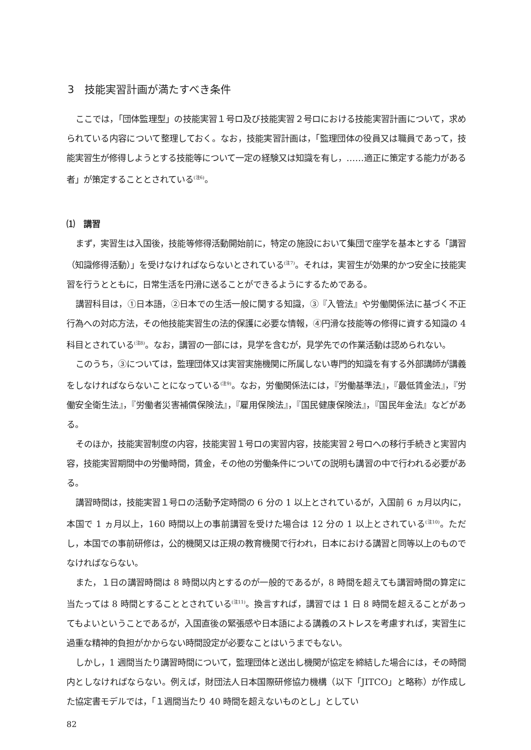3　技能実習計画が満たすべき条件
ここでは，「団体監理型」の技能実習１号ロ及び技能実習２号ロにおける技能実習計画について，求められている内容について整理しておく。なお，技能実習計画は，「監理団体の役員又は職員であって，技能実習生が修得しようとする技能等について一定の経験又は知識を有し，……適正に策定する能力がある者」が策定することとされている<sup>(注6)</sup>。
⑴　講習
まず，実習生は入国後，技能等修得活動開始前に，特定の施設において集団で座学を基本とする「講習（知識修得活動）」を受けなければならないとされている<sup>(注7)</sup>。それは，実習生が効果的かつ安全に技能実習を行うとともに，日常生活を円滑に送ることができるようにするためである。
講習科目は，①日本語，②日本での生活一般に関する知識，③『入管法』や労働関係法に基づく不正行為への対応方法，その他技能実習生の法的保護に必要な情報，④円滑な技能等の修得に資する知識の 4 科目とされている<sup>(注8)</sup>。なお，講習の一部には，見学を含むが，見学先での作業活動は認められない。
このうち，③については，監理団体又は実習実施機関に所属しない専門的知識を有する外部講師が講義をしなければならないことになっている<sup>(注9)</sup>。なお，労働関係法には，『労働基準法』，『最低賃金法』，『労働安全衛生法』，『労働者災害補償保険法』，『雇用保険法』，『国民健康保険法』，『国民年金法』などがある。
そのほか，技能実習制度の内容，技能実習１号ロの実習内容，技能実習２号ロへの移行手続きと実習内容，技能実習期間中の労働時間，賃金，その他の労働条件についての説明も講習の中で行われる必要がある。
講習時間は，技能実習１号ロの活動予定時間の 6 分の 1 以上とされているが，入国前 6 ヵ月以内に，本国で 1 ヵ月以上，160 時間以上の事前講習を受けた場合は 12 分の 1 以上とされている<sup>(注10)</sup>。ただし，本国での事前研修は，公的機関又は正規の教育機関で行われ，日本における講習と同等以上のものでなければならない。
また，１日の講習時間は 8 時間以内とするのが一般的であるが，8 時間を超えても講習時間の算定に当たっては 8 時間とすることとされている<sup>(注11)</sup>。換言すれば，講習では 1 日 8 時間を超えることがあってもよいということであるが，入国直後の緊張感や日本語による講義のストレスを考慮すれば，実習生に過重な精神的負担がかからない時間設定が必要なことはいうまでもない。
しかし，1 週間当たり講習時間について，監理団体と送出し機関が協定を締結した場合には，その時間内としなければならない。例えば，財団法人日本国際研修協力機構（以下「JITCO」と略称）が作成した協定書モデルでは，「１週間当たり 40 時間を超えないものとし」としてい
82